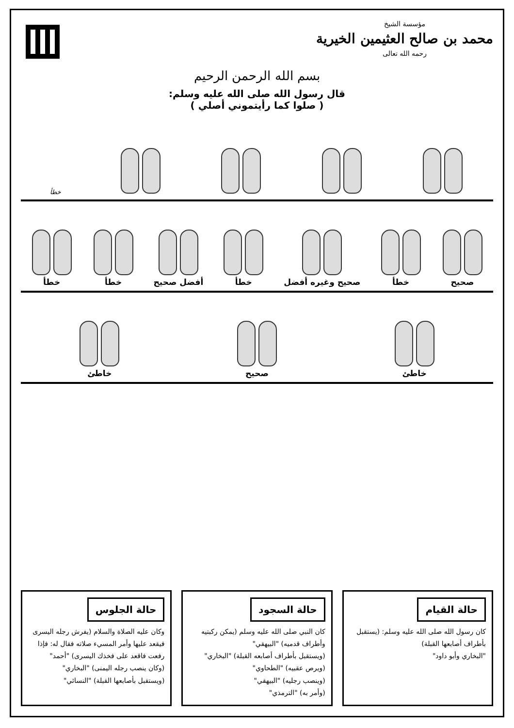مؤسسة الشيخ
محمد بن صالح العثيمين الخيرية
رحمه الله تعالى
بسم الله الرحمن الرحيم
قال رسول الله صلى الله عليه وسلم:
( صلوا كما رأيتموني أصلي )
خطأ
صحيح
خطأ
صحيح وغيره أفضل
خطأ
أفضل صحيح
خطأ
خطأ
خاطئ
صحيح
خاطئ
حالة القيام
كان رسول الله صلى الله عليه وسلم: (يستقبل بأطراف أصابعها القبلة)
"البخاري وأبو داود"
حالة السجود
كان النبي صلى الله عليه وسلم (يمكن ركبتيه وأطراف قدميه) "البيهقي"
(ويستقبل بأطراف أصابعه القبلة) "البخاري"
(ويرص عقبيه) "الطحاوي"
(وينصب رجليه) "البيهقي"
(وأمر به) "الترمذي"
حالة الجلوس
وكان عليه الصلاة والسلام (يفرش رجله اليسرى فيقعد عليها وأمر المسيء صلاته فقال له: فإذا رفعت فاقعد على فخذك اليسرى) "أحمد"
(وكان ينصب رجله اليمنى) "البخاري"
(ويستقبل بأصابعها القبلة) "النسائي"